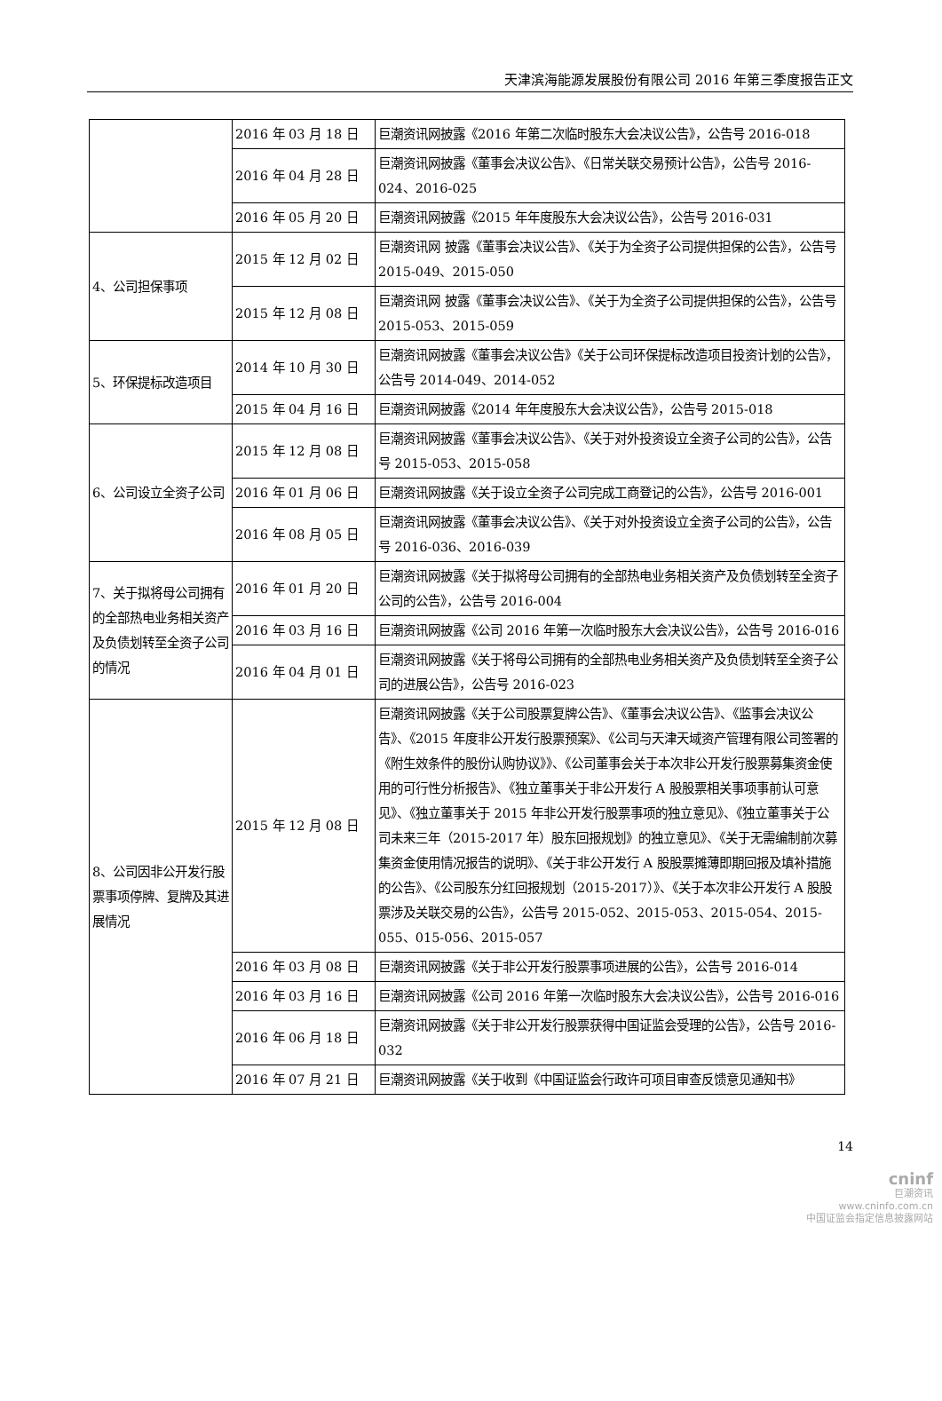天津滨海能源发展股份有限公司 2016 年第三季度报告正文
| | 2016 年 03 月 18 日 | 巨潮资讯网披露《2016 年第二次临时股东大会决议公告》，公告号 2016-018 |
| | 2016 年 04 月 28 日 | 巨潮资讯网披露《董事会决议公告》、《日常关联交易预计公告》，公告号 2016-024、2016-025 |
| | 2016 年 05 月 20 日 | 巨潮资讯网披露《2015 年年度股东大会决议公告》，公告号 2016-031 |
| 4、公司担保事项 | 2015 年 12 月 02 日 | 巨潮资讯网 披露《董事会决议公告》、《关于为全资子公司提供担保的公告》，公告号 2015-049、2015-050 |
| | 2015 年 12 月 08 日 | 巨潮资讯网 披露《董事会决议公告》、《关于为全资子公司提供担保的公告》，公告号 2015-053、2015-059 |
| 5、环保提标改造项目 | 2014 年 10 月 30 日 | 巨潮资讯网披露《董事会决议公告》《关于公司环保提标改造项目投资计划的公告》，公告号 2014-049、2014-052 |
| | 2015 年 04 月 16 日 | 巨潮资讯网披露《2014 年年度股东大会决议公告》，公告号 2015-018 |
| 6、公司设立全资子公司 | 2015 年 12 月 08 日 | 巨潮资讯网披露《董事会决议公告》、《关于对外投资设立全资子公司的公告》，公告号 2015-053、2015-058 |
| | 2016 年 01 月 06 日 | 巨潮资讯网披露《关于设立全资子公司完成工商登记的公告》，公告号 2016-001 |
| | 2016 年 08 月 05 日 | 巨潮资讯网披露《董事会决议公告》、《关于对外投资设立全资子公司的公告》，公告号 2016-036、2016-039 |
| 7、关于拟将母公司拥有的全部热电业务相关资产及负债划转至全资子公司的情况 | 2016 年 01 月 20 日 | 巨潮资讯网披露《关于拟将母公司拥有的全部热电业务相关资产及负债划转至全资子公司的公告》，公告号 2016-004 |
| | 2016 年 03 月 16 日 | 巨潮资讯网披露《公司 2016 年第一次临时股东大会决议公告》，公告号 2016-016 |
| | 2016 年 04 月 01 日 | 巨潮资讯网披露《关于将母公司拥有的全部热电业务相关资产及负债划转至全资子公司的进展公告》，公告号 2016-023 |
| 8、公司因非公开发行股票事项停牌、复牌及其进展情况 | 2015 年 12 月 08 日 | 巨潮资讯网披露《关于公司股票复牌公告》、《董事会决议公告》、《监事会决议公告》、《2015 年度非公开发行股票预案》、《公司与天津天域资产管理有限公司签署的《附生效条件的股份认购协议》》、《公司董事会关于本次非公开发行股票募集资金使用的可行性分析报告》、《独立董事关于非公开发行 A 股股票相关事项事前认可意见》、《独立董事关于 2015 年非公开发行股票事项的独立意见》、《独立董事关于公司未来三年（2015-2017 年）股东回报规划》的独立意见》、《关于无需编制前次募集资金使用情况报告的说明》、《关于非公开发行 A 股股票摊薄即期回报及填补措施的公告》、《公司股东分红回报规划（2015-2017）》、《关于本次非公开发行 A 股股票涉及关联交易的公告》，公告号 2015-052、2015-053、2015-054、2015-055、015-056、2015-057 |
| | 2016 年 03 月 08 日 | 巨潮资讯网披露《关于非公开发行股票事项进展的公告》，公告号 2016-014 |
| | 2016 年 03 月 16 日 | 巨潮资讯网披露《公司 2016 年第一次临时股东大会决议公告》，公告号 2016-016 |
| | 2016 年 06 月 18 日 | 巨潮资讯网披露《关于非公开发行股票获得中国证监会受理的公告》，公告号 2016-032 |
| | 2016 年 07 月 21 日 | 巨潮资讯网披露《关于收到《中国证监会行政许可项目审查反馈意见通知书》 |
14
cninf
巨潮资讯
www.cninfo.com.cn
中国证监会指定信息披露网站